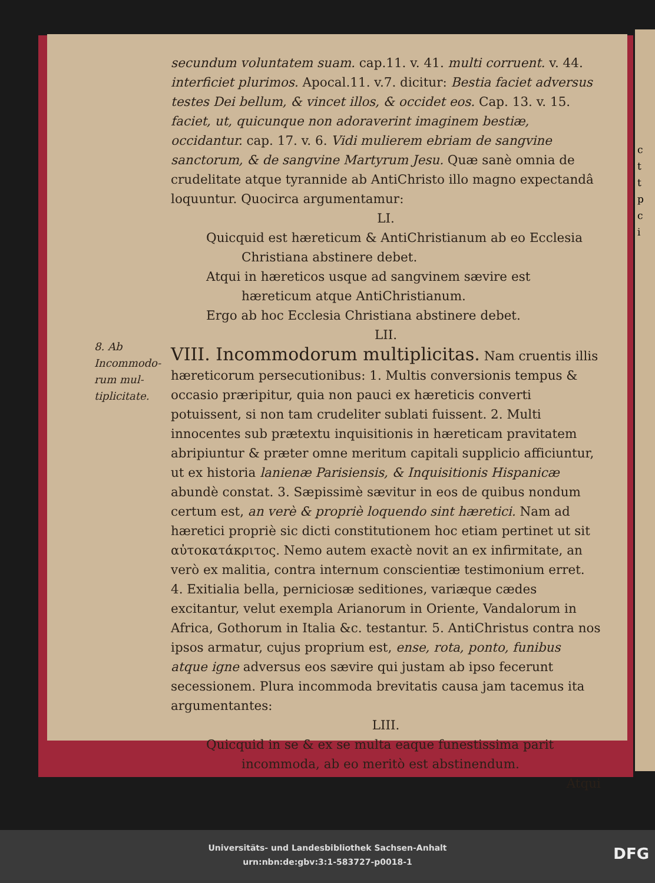c
t
t
p
c
i
8. Ab Incommodo­rum mul­tiplici­tate.
secundum voluntatem suam. cap.11. v. 41. multi corruent. v. 44. interficiet plurimos. Apocal.11. v.7. dicitur: Bestia faciet adversus testes Dei bellum, & vincet illos, & occidet eos. Cap. 13. v. 15. faciet, ut, quicunque non adoraverint imaginem bestiæ, occidantur. cap. 17. v. 6. Vidi mulierem ebriam de sangvine sanctorum, & de sangvine Martyrum Jesu. Quæ sanè omnia de crudelitate atque tyrannide ab AntiChristo illo magno expectandâ loquuntur. Quocirca argumentamur:
LI.
Quicquid est hæreticum & AntiChristianum ab eo Ecclesia Christiana abstinere debet.
Atqui in hæreticos usque ad sangvinem sævire est hæreticum atque AntiChristianum.
Ergo ab hoc Ecclesia Christiana abstinere debet.
LII.
VIII. Incommodorum multiplicitas. Nam cruentis illis hæreticorum persecutionibus: 1. Multis conversionis tempus & occasio præripitur, quia non pauci ex hæreticis converti potuissent, si non tam crudeliter sublati fuissent. 2. Multi innocentes sub prætextu inquisitionis in hæreticam pravitatem abripiuntur & præter omne meritum capitali supplicio afficiuntur, ut ex historia lanienæ Parisiensis, & Inquisitionis Hispanicæ abundè constat. 3. Sæpissimè sævitur in eos de quibus nondum certum est, an verè & propriè loquendo sint hæretici. Nam ad hæretici propriè sic dicti constitutionem hoc etiam pertinet ut sit αὐτοκατάκριτος. Nemo autem exactè novit an ex infirmitate, an verò ex malitia, contra internum conscientiæ testimonium erret. 4. Exitialia bella, perniciosæ seditiones, variæque cædes excitantur, velut exempla Arianorum in Oriente, Vandalorum in Africa, Gothorum in Italia &c. testantur. 5. AntiChristus contra nos ipsos armatur, cujus proprium est, ense, rota, ponto, funibus atque igne adversus eos sævire qui justam ab ipso fecerunt secessionem. Plura incommoda brevitatis causa jam tacemus ita argumentantes:
LIII.
Quicquid in se & ex se multa eaque funestissima parit incommoda, ab eo meritò est abstinendum.
Atqui
Universitäts- und Landesbibliothek Sachsen-Anhalt
urn:nbn:de:gbv:3:1-583727-p0018-1
DFG